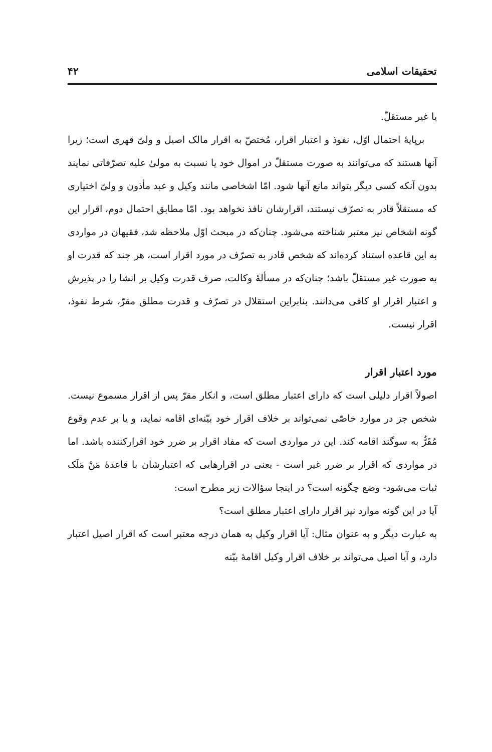تحقیقات اسلامی ۴۲
یا غیر مستقلّ.
برپایهٔ احتمال اوّل، نفوذ و اعتبار اقرار، مُختصّ به اقرار مالک اصیل و ولیّ قهری است؛ زیرا آنها هستند که می‌توانند به صورت مستقلّ در اموال خود یا نسبت به مولیٰ علیه تصرّفاتی نمایند بدون آنکه کسی دیگر بتواند مانع آنها شود. امّا اشخاصی مانند وکیل و عبد مأذون و ولیّ اختیاری که مستقلاً قادر به تصرّف نیستند، اقرارشان نافذ نخواهد بود. امّا مطابق احتمال دوم، اقرار این گونه اشخاص نیز معتبر شناخته می‌شود. چنان‌که در مبحث اوّل ملاحظه شد، فقیهان در مواردی به این قاعده استناد کرده‌اند که شخص قادر به تصرّف در مورد اقرار است، هر چند که قدرت او به صورت غیر مستقلّ باشد؛ چنان‌که در مسألهٔ وکالت، صرف قدرت وکیل بر انشا را در پذیرش و اعتبار اقرار او کافی می‌دانند. بنابراین استقلال در تصرّف و قدرت مطلق مقرّ، شرط نفوذ، اقرار نیست.
مورد اعتبار اقرار
اصولاً اقرار دلیلی است که دارای اعتبار مطلق است، و انکار مقرّ پس از اقرار مسموع نیست. شخص جز در موارد خاصّی نمی‌تواند بر خلاف اقرار خود بیّنه‌ای اقامه نماید، و یا بر عدم وقوع مُقَرٌّ به سوگند اقامه کند. این در مواردی است که مفاد اقرار بر ضرر خود اقرارکننده باشد. اما در مواردی که اقرار بر ضرر غیر است - یعنی در اقرارهایی که اعتبارشان با قاعدهٔ مَنْ مَلَک ثبات می‌شود- وضع چگونه است؟ در اینجا سؤالات زیر مطرح است:
آیا در این گونه موارد نیز اقرار دارای اعتبار مطلق است؟
به عبارت دیگر و به عنوان مثال: آیا اقرار وکیل به همان درجه معتبر است که اقرار اصیل اعتبار دارد، و آیا اصیل می‌تواند بر خلاف اقرار وکیل اقامهٔ بیّنه